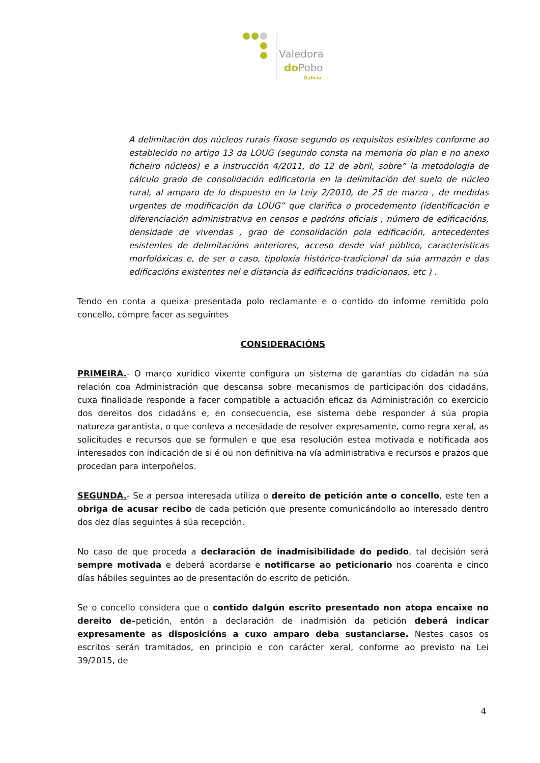Valedora
doPobo
Galicia
A delimitación dos núcleos rurais fíxose segundo os requisitos esixibles conforme ao establecido no artigo 13 da LOUG (segundo consta na memoria do plan e no anexo ficheiro núcleos) e a instrucción 4/2011, do 12 de abril, sobre” la metodología de cálculo grado de consolidación edificatoria en la delimitación del suelo de núcleo rural, al amparo de lo dispuesto en la Leiy 2/2010, de 25 de marzo , de medidas urgentes de modificación da LOUG” que clarifica o procedemento (identificación e diferenciación administrativa en censos e padróns oficiais , número de edificacións, densidade de vivendas , grao de consolidación pola edificación, antecedentes esistentes de delimitacións anteriores, acceso desde vial público, características morfolóxicas e, de ser o caso, tipoloxía histórico-tradicional da súa armazón e das edificacións existentes nel e distancia ás edificacións tradicionaos, etc ) .
Tendo en conta a queixa presentada polo reclamante e o contido do informe remitido polo concello, cómpre facer as seguintes
CONSIDERACIÓNS
PRIMEIRA.- O marco xurídico vixente configura un sistema de garantías do cidadán na súa relación coa Administración que descansa sobre mecanismos de participación dos cidadáns, cuxa finalidade responde a facer compatible a actuación eficaz da Administración co exercicio dos dereitos dos cidadáns e, en consecuencia, ese sistema debe responder á súa propia natureza garantista, o que conleva a necesidade de resolver expresamente, como regra xeral, as solicitudes e recursos que se formulen e que esa resolución estea motivada e notificada aos interesados con indicación de si é ou non definitiva na vía administrativa e recursos e prazos que procedan para interpoñelos.
SEGUNDA.- Se a persoa interesada utiliza o dereito de petición ante o concello, este ten a obriga de acusar recibo de cada petición que presente comunicándollo ao interesado dentro dos dez días seguintes á súa recepción.
No caso de que proceda a declaración de inadmisibilidade do pedido, tal decisión será sempre motivada e deberá acordarse e notificarse ao peticionario nos coarenta e cinco días hábiles seguintes ao de presentación do escrito de petición.
Se o concello considera que o contido dalgún escrito presentado non atopa encaixe no dereito de–petición, entón a declaración de inadmisión da petición deberá indicar expresamente as disposicións a cuxo amparo deba sustanciarse. Nestes casos os escritos serán tramitados, en principio e con carácter xeral, conforme ao previsto na Lei 39/2015, de
4